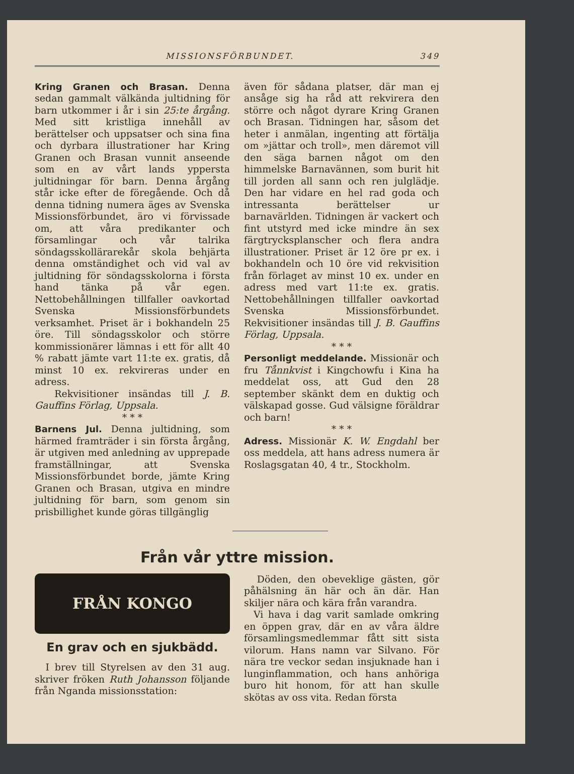MISSIONSFÖRBUNDET. 349
Kring Granen och Brasan. Denna sedan gammalt välkända jultidning för barn utkommer i år i sin 25:te årgång. Med sitt kristliga innehåll av berättelser och uppsatser och sina fina och dyrbara illustrationer har Kring Granen och Brasan vunnit anseende som en av vårt lands yppersta jultidningar för barn. Denna årgång står icke efter de föregående. Och då denna tidning numera äges av Svenska Missionsförbundet, äro vi förvissade om, att våra predikanter och församlingar och vår talrika söndagsskollärarekår skola behjärta denna omständighet och vid val av jultidning för söndagsskolorna i första hand tänka på vår egen. Nettobehållningen tillfaller oavkortad Svenska Missionsförbundets verksamhet. Priset är i bokhandeln 25 öre. Till söndagsskolor och större kommissionärer lämnas i ett för allt 40 % rabatt jämte vart 11:te ex. gratis, då minst 10 ex. rekvireras under en adress.
Rekvisitioner insändas till J. B. Gauffins Förlag, Uppsala.
* * *
Barnens Jul. Denna jultidning, som härmed framträder i sin första årgång, är utgiven med anledning av upprepade framställningar, att Svenska Missionsförbundet borde, jämte Kring Granen och Brasan, utgiva en mindre jultidning för barn, som genom sin prisbillighet kunde göras tillgänglig
även för sådana platser, där man ej ansåge sig ha råd att rekvirera den större och något dyrare Kring Granen och Brasan. Tidningen har, såsom det heter i anmälan, ingenting att förtälja om »jättar och troll», men däremot vill den säga barnen något om den himmelske Barnavännen, som burit hit till jorden all sann och ren julglädje. Den har vidare en hel rad goda och intressanta berättelser ur barnavärlden. Tidningen är vackert och fint utstyrd med icke mindre än sex färgtrycksplanscher och flera andra illustrationer. Priset är 12 öre pr ex. i bokhandeln och 10 öre vid rekvisition från förlaget av minst 10 ex. under en adress med vart 11:te ex. gratis. Nettobehållningen tillfaller oavkortad Svenska Missionsförbundet. Rekvisitioner insändas till J. B. Gauffins Förlag, Uppsala.
* * *
Personligt meddelande. Missionär och fru Tånnkvist i Kingchowfu i Kina ha meddelat oss, att Gud den 28 september skänkt dem en duktig och välskapad gosse. Gud välsigne föräldrar och barn!
* * *
Adress. Missionär K. W. Engdahl ber oss meddela, att hans adress numera är Roslagsgatan 40, 4 tr., Stockholm.
Från vår yttre mission.
FRÅN KONGO
En grav och en sjukbädd.
I brev till Styrelsen av den 31 aug. skriver fröken Ruth Johansson följande från Nganda missionsstation:
Döden, den obeveklige gästen, gör påhälsning än här och än där. Han skiljer nära och kära från varandra.
Vi hava i dag varit samlade omkring en öppen grav, där en av våra äldre församlingsmedlemmar fått sitt sista vilorum. Hans namn var Silvano. För nära tre veckor sedan insjuknade han i lunginflammation, och hans anhöriga buro hit honom, för att han skulle skötas av oss vita. Redan första